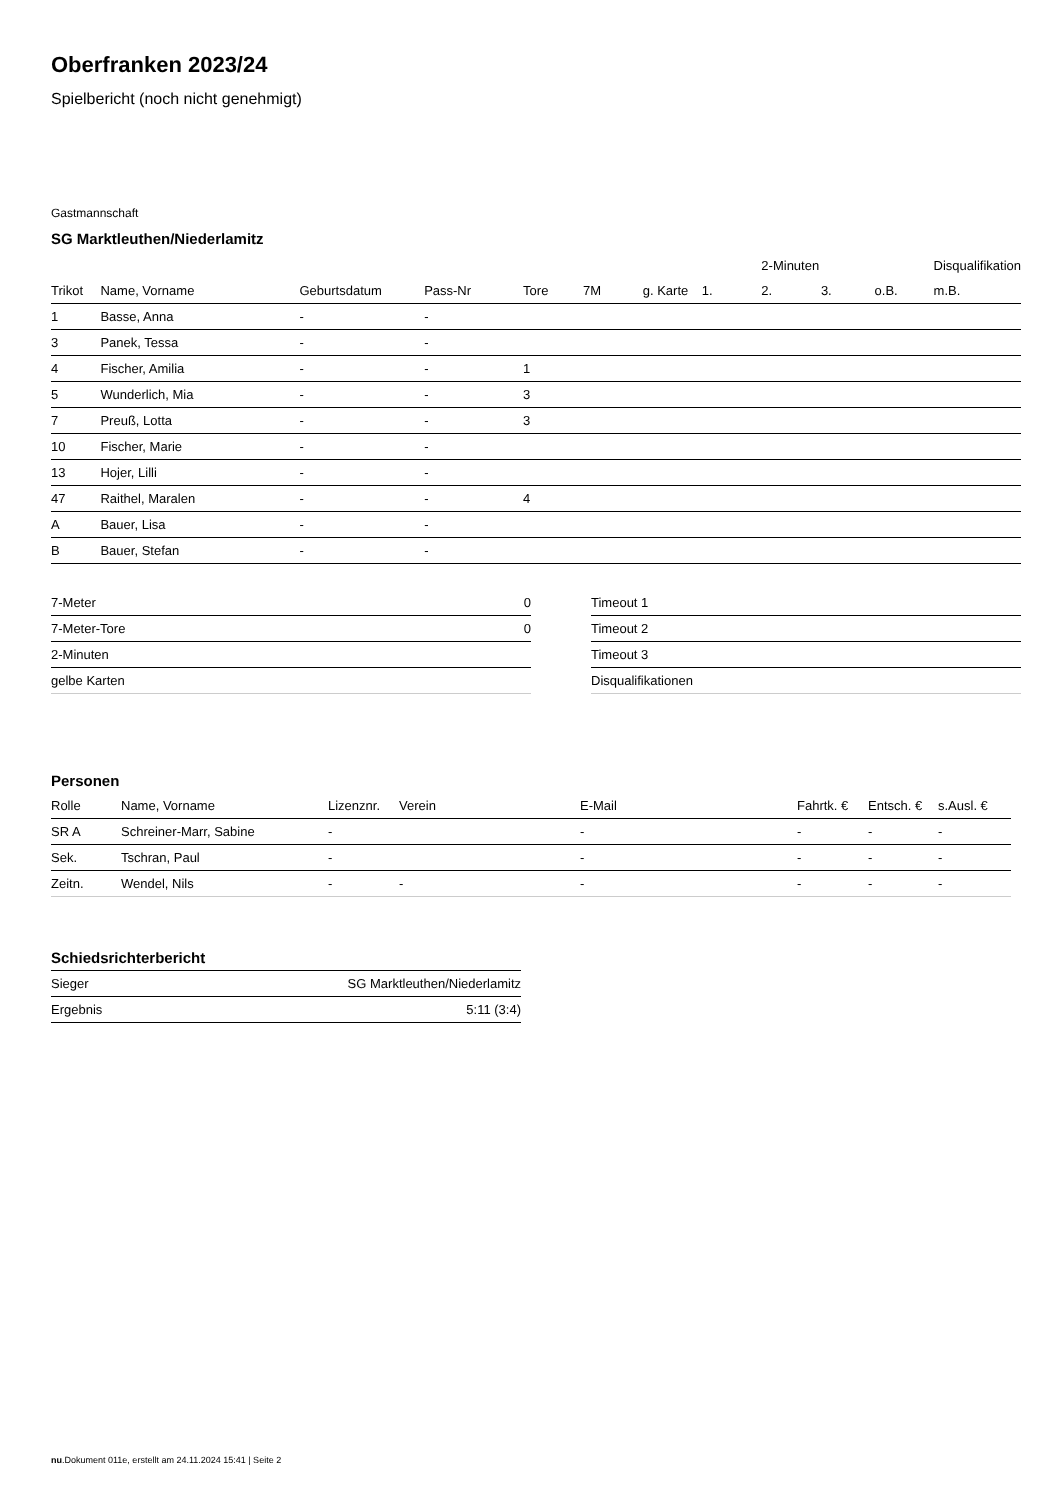Oberfranken 2023/24
Spielbericht (noch nicht genehmigt)
Gastmannschaft
SG Marktleuthen/Niederlamitz
| | | | | | | | | 2-Minuten | | | Disqualifikation |
| --- | --- | --- | --- | --- | --- | --- | --- | --- | --- | --- | --- |
| Trikot | Name, Vorname | Geburtsdatum | Pass-Nr | Tore | 7M | g. Karte | 1. | 2. | 3. | o.B. | m.B. |
| 1 | Basse, Anna | - | - | | | | | | | | |
| 3 | Panek, Tessa | - | - | | | | | | | | |
| 4 | Fischer, Amilia | - | - | 1 | | | | | | | |
| 5 | Wunderlich, Mia | - | - | 3 | | | | | | | |
| 7 | Preuß, Lotta | - | - | 3 | | | | | | | |
| 10 | Fischer, Marie | - | - | | | | | | | | |
| 13 | Hojer, Lilli | - | - | | | | | | | | |
| 47 | Raithel, Maralen | - | - | 4 | | | | | | | |
| A | Bauer, Lisa | - | - | | | | | | | | |
| B | Bauer, Stefan | - | - | | | | | | | | |
| 7-Meter | 0 |
| 7-Meter-Tore | 0 |
| 2-Minuten | |
| gelbe Karten | |
| Timeout 1 |
| Timeout 2 |
| Timeout 3 |
| Disqualifikationen |
Personen
| Rolle | Name, Vorname | Lizenznr. | Verein | E-Mail | Fahrtk. € | Entsch. € | s.Ausl. € |
| --- | --- | --- | --- | --- | --- | --- | --- |
| SR A | Schreiner-Marr, Sabine | - | | - | - | - | - |
| Sek. | Tschran, Paul | - | | - | - | - | - |
| Zeitn. | Wendel, Nils | - | - | - | - | - | - |
Schiedsrichterbericht
| Sieger | SG Marktleuthen/Niederlamitz |
| Ergebnis | 5:11 (3:4) |
nu.Dokument 011e, erstellt am 24.11.2024 15:41 | Seite 2